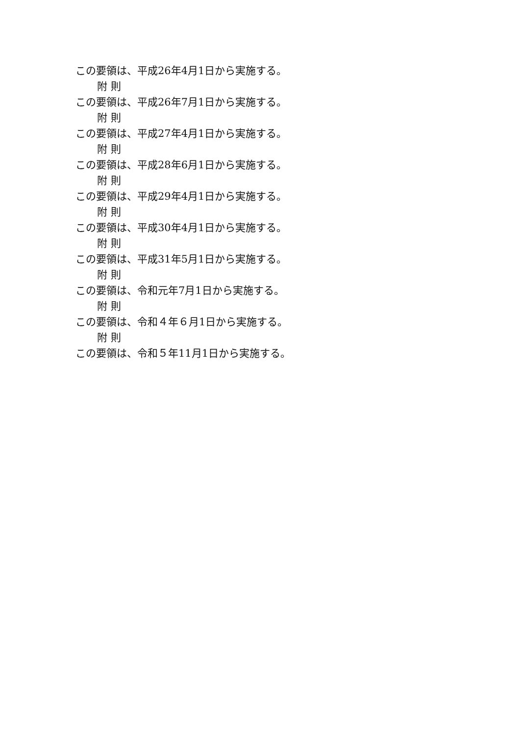この要領は、平成26年4月1日から実施する。
附 則
この要領は、平成26年7月1日から実施する。
附 則
この要領は、平成27年4月1日から実施する。
附 則
この要領は、平成28年6月1日から実施する。
附 則
この要領は、平成29年4月1日から実施する。
附 則
この要領は、平成30年4月1日から実施する。
附 則
この要領は、平成31年5月1日から実施する。
附 則
この要領は、令和元年7月1日から実施する。
附 則
この要領は、令和４年６月1日から実施する。
附 則
この要領は、令和５年11月1日から実施する。